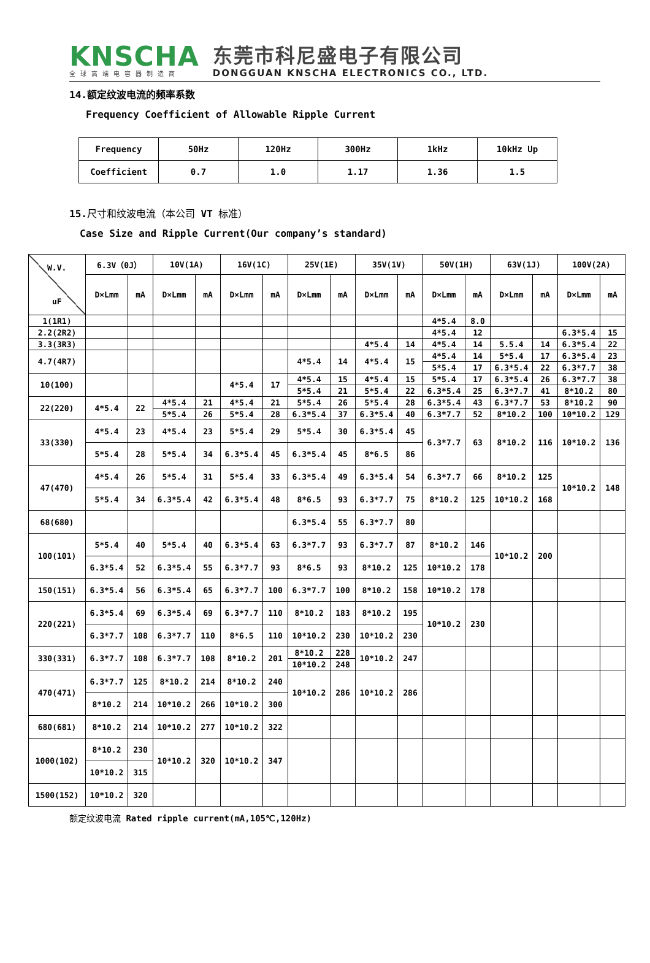KNSCHA
全球高端电容器制造商
东莞市科尼盛电子有限公司
DONGGUAN KNSCHA ELECTRONICS CO., LTD.
14.额定纹波电流的频率系数
Frequency Coefficient of Allowable Ripple Current
| Frequency | 50Hz | 120Hz | 300Hz | 1kHz | 10kHz Up |
| --- | --- | --- | --- | --- | --- |
| Coefficient | 0.7 | 1.0 | 1.17 | 1.36 | 1.5 |
15.尺寸和纹波电流（本公司 VT 标准）
Case Size and Ripple Current(Our company’s standard)
| W.V. uF | 6.3V（0J） | | 10V(1A) | | 16V(1C) | | 25V(1E) | | 35V(1V) | | 50V(1H) | | 63V(1J) | | 100V(2A) | |
| --- | --- | --- | --- | --- | --- | --- | --- | --- | --- | --- | --- | --- | --- | --- | --- | --- |
| | D×Lmm | mA | D×Lmm | mA | D×Lmm | mA | D×Lmm | mA | D×Lmm | mA | D×Lmm | mA | D×Lmm | mA | D×Lmm | mA |
| 1(1R1) | | | | | | | | | | | 4*5.4 | 8.0 | | | | |
| 2.2(2R2) | | | | | | | | | | | 4*5.4 | 12 | | | 6.3*5.4 | 15 |
| 3.3(3R3) | | | | | | | | | 4*5.4 | 14 | 4*5.4 | 14 | 5.5.4 | 14 | 6.3*5.4 | 22 |
| 4.7(4R7) | | | | | | | 4*5.4 | 14 | 4*5.4 | 15 | 4*5.4 | 14 | 5*5.4 | 17 | 6.3*5.4 | 23 |
| | | | | | | | | | | | 5*5.4 | 17 | 6.3*5.4 | 22 | 6.3*7.7 | 38 |
| 10(100) | | | | | 4*5.4 | 17 | 4*5.4 | 15 | 4*5.4 | 15 | 5*5.4 | 17 | 6.3*5.4 | 26 | 6.3*7.7 | 38 |
| | | | | | | | 5*5.4 | 21 | 5*5.4 | 22 | 6.3*5.4 | 25 | 6.3*7.7 | 41 | 8*10.2 | 80 |
| 22(220) | 4*5.4 | 22 | 4*5.4 | 21 | 4*5.4 | 21 | 5*5.4 | 26 | 5*5.4 | 28 | 6.3*5.4 | 43 | 6.3*7.7 | 53 | 8*10.2 | 90 |
| | | | 5*5.4 | 26 | 5*5.4 | 28 | 6.3*5.4 | 37 | 6.3*5.4 | 40 | 6.3*7.7 | 52 | 8*10.2 | 100 | 10*10.2 | 129 |
| 33(330) | 4*5.4 | 23 | 4*5.4 | 23 | 5*5.4 | 29 | 5*5.4 | 30 | 6.3*5.4 | 45 | 6.3*7.7 | 63 | 8*10.2 | 116 | 10*10.2 | 136 |
| | 5*5.4 | 28 | 5*5.4 | 34 | 6.3*5.4 | 45 | 6.3*5.4 | 45 | 8*6.5 | 86 | | | | | | |
| 47(470) | 4*5.4 | 26 | 5*5.4 | 31 | 5*5.4 | 33 | 6.3*5.4 | 49 | 6.3*5.4 | 54 | 6.3*7.7 | 66 | 8*10.2 | 125 | 10*10.2 | 148 |
| | 5*5.4 | 34 | 6.3*5.4 | 42 | 6.3*5.4 | 48 | 8*6.5 | 93 | 6.3*7.7 | 75 | 8*10.2 | 125 | 10*10.2 | 168 | | |
| 68(680) | | | | | | | 6.3*5.4 | 55 | 6.3*7.7 | 80 | | | | | | |
| 100(101) | 5*5.4 | 40 | 5*5.4 | 40 | 6.3*5.4 | 63 | 6.3*7.7 | 93 | 6.3*7.7 | 87 | 8*10.2 | 146 | 10*10.2 | 200 | | |
| | 6.3*5.4 | 52 | 6.3*5.4 | 55 | 6.3*7.7 | 93 | 8*6.5 | 93 | 8*10.2 | 125 | 10*10.2 | 178 | | | | |
| 150(151) | 6.3*5.4 | 56 | 6.3*5.4 | 65 | 6.3*7.7 | 100 | 6.3*7.7 | 100 | 8*10.2 | 158 | 10*10.2 | 178 | | | | |
| 220(221) | 6.3*5.4 | 69 | 6.3*5.4 | 69 | 6.3*7.7 | 110 | 8*10.2 | 183 | 8*10.2 | 195 | 10*10.2 | 230 | | | | |
| | 6.3*7.7 | 108 | 6.3*7.7 | 110 | 8*6.5 | 110 | 10*10.2 | 230 | 10*10.2 | 230 | | | | | | |
| 330(331) | 6.3*7.7 | 108 | 6.3*7.7 | 108 | 8*10.2 | 201 | 8*10.2 | 228 | 10*10.2 | 247 | | | | | | |
| | | | | | | | 10*10.2 | 248 | | | | | | | | |
| 470(471) | 6.3*7.7 | 125 | 8*10.2 | 214 | 8*10.2 | 240 | 10*10.2 | 286 | 10*10.2 | 286 | | | | | | |
| | 8*10.2 | 214 | 10*10.2 | 266 | 10*10.2 | 300 | | | | | | | | | | |
| 680(681) | 8*10.2 | 214 | 10*10.2 | 277 | 10*10.2 | 322 | | | | | | | | | | |
| 1000(102) | 8*10.2 | 230 | 10*10.2 | 320 | 10*10.2 | 347 | | | | | | | | | | |
| | 10*10.2 | 315 | | | | | | | | | | | | | | |
| 1500(152) | 10*10.2 | 320 | | | | | | | | | | | | | | |
额定纹波电流 Rated ripple current(mA,105℃,120Hz)